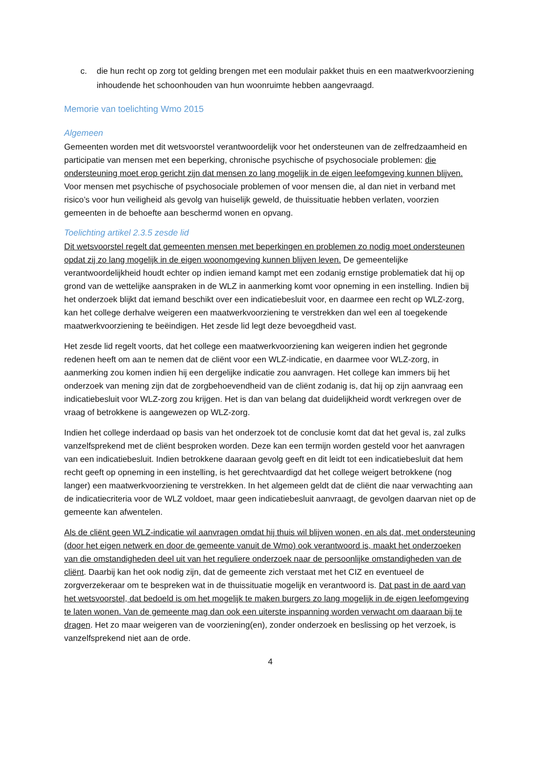c. die hun recht op zorg tot gelding brengen met een modulair pakket thuis en een maatwerkvoorziening inhoudende het schoonhouden van hun woonruimte hebben aangevraagd.
Memorie van toelichting Wmo 2015
Algemeen
Gemeenten worden met dit wetsvoorstel verantwoordelijk voor het ondersteunen van de zelfredzaamheid en participatie van mensen met een beperking, chronische psychische of psychosociale problemen: die ondersteuning moet erop gericht zijn dat mensen zo lang mogelijk in de eigen leefomgeving kunnen blijven. Voor mensen met psychische of psychosociale problemen of voor mensen die, al dan niet in verband met risico’s voor hun veiligheid als gevolg van huiselijk geweld, de thuissituatie hebben verlaten, voorzien gemeenten in de behoefte aan beschermd wonen en opvang.
Toelichting artikel 2.3.5 zesde lid
Dit wetsvoorstel regelt dat gemeenten mensen met beperkingen en problemen zo nodig moet ondersteunen opdat zij zo lang mogelijk in de eigen woonomgeving kunnen blijven leven. De gemeentelijke verantwoordelijkheid houdt echter op indien iemand kampt met een zodanig ernstige problematiek dat hij op grond van de wettelijke aanspraken in de WLZ in aanmerking komt voor opneming in een instelling. Indien bij het onderzoek blijkt dat iemand beschikt over een indicatiebesluit voor, en daarmee een recht op WLZ-zorg, kan het college derhalve weigeren een maatwerkvoorziening te verstrekken dan wel een al toegekende maatwerkvoorziening te beëindigen. Het zesde lid legt deze bevoegdheid vast.
Het zesde lid regelt voorts, dat het college een maatwerkvoorziening kan weigeren indien het gegronde redenen heeft om aan te nemen dat de cliënt voor een WLZ-indicatie, en daarmee voor WLZ-zorg, in aanmerking zou komen indien hij een dergelijke indicatie zou aanvragen. Het college kan immers bij het onderzoek van mening zijn dat de zorgbehoevendheid van de cliënt zodanig is, dat hij op zijn aanvraag een indicatiebesluit voor WLZ-zorg zou krijgen. Het is dan van belang dat duidelijkheid wordt verkregen over de vraag of betrokkene is aangewezen op WLZ-zorg.
Indien het college inderdaad op basis van het onderzoek tot de conclusie komt dat dat het geval is, zal zulks vanzelfsprekend met de cliënt besproken worden. Deze kan een termijn worden gesteld voor het aanvragen van een indicatiebesluit. Indien betrokkene daaraan gevolg geeft en dit leidt tot een indicatiebesluit dat hem recht geeft op opneming in een instelling, is het gerechtvaardigd dat het college weigert betrokkene (nog langer) een maatwerkvoorziening te verstrekken. In het algemeen geldt dat de cliënt die naar verwachting aan de indicatiecriteria voor de WLZ voldoet, maar geen indicatiebesluit aanvraagt, de gevolgen daarvan niet op de gemeente kan afwentelen.
Als de cliënt geen WLZ-indicatie wil aanvragen omdat hij thuis wil blijven wonen, en als dat, met ondersteuning (door het eigen netwerk en door de gemeente vanuit de Wmo) ook verantwoord is, maakt het onderzoeken van die omstandigheden deel uit van het reguliere onderzoek naar de persoonlijke omstandigheden van de cliënt. Daarbij kan het ook nodig zijn, dat de gemeente zich verstaat met het CIZ en eventueel de zorgverzekeraar om te bespreken wat in de thuissituatie mogelijk en verantwoord is. Dat past in de aard van het wetsvoorstel, dat bedoeld is om het mogelijk te maken burgers zo lang mogelijk in de eigen leefomgeving te laten wonen. Van de gemeente mag dan ook een uiterste inspanning worden verwacht om daaraan bij te dragen. Het zo maar weigeren van de voorziening(en), zonder onderzoek en beslissing op het verzoek, is vanzelfsprekend niet aan de orde.
4